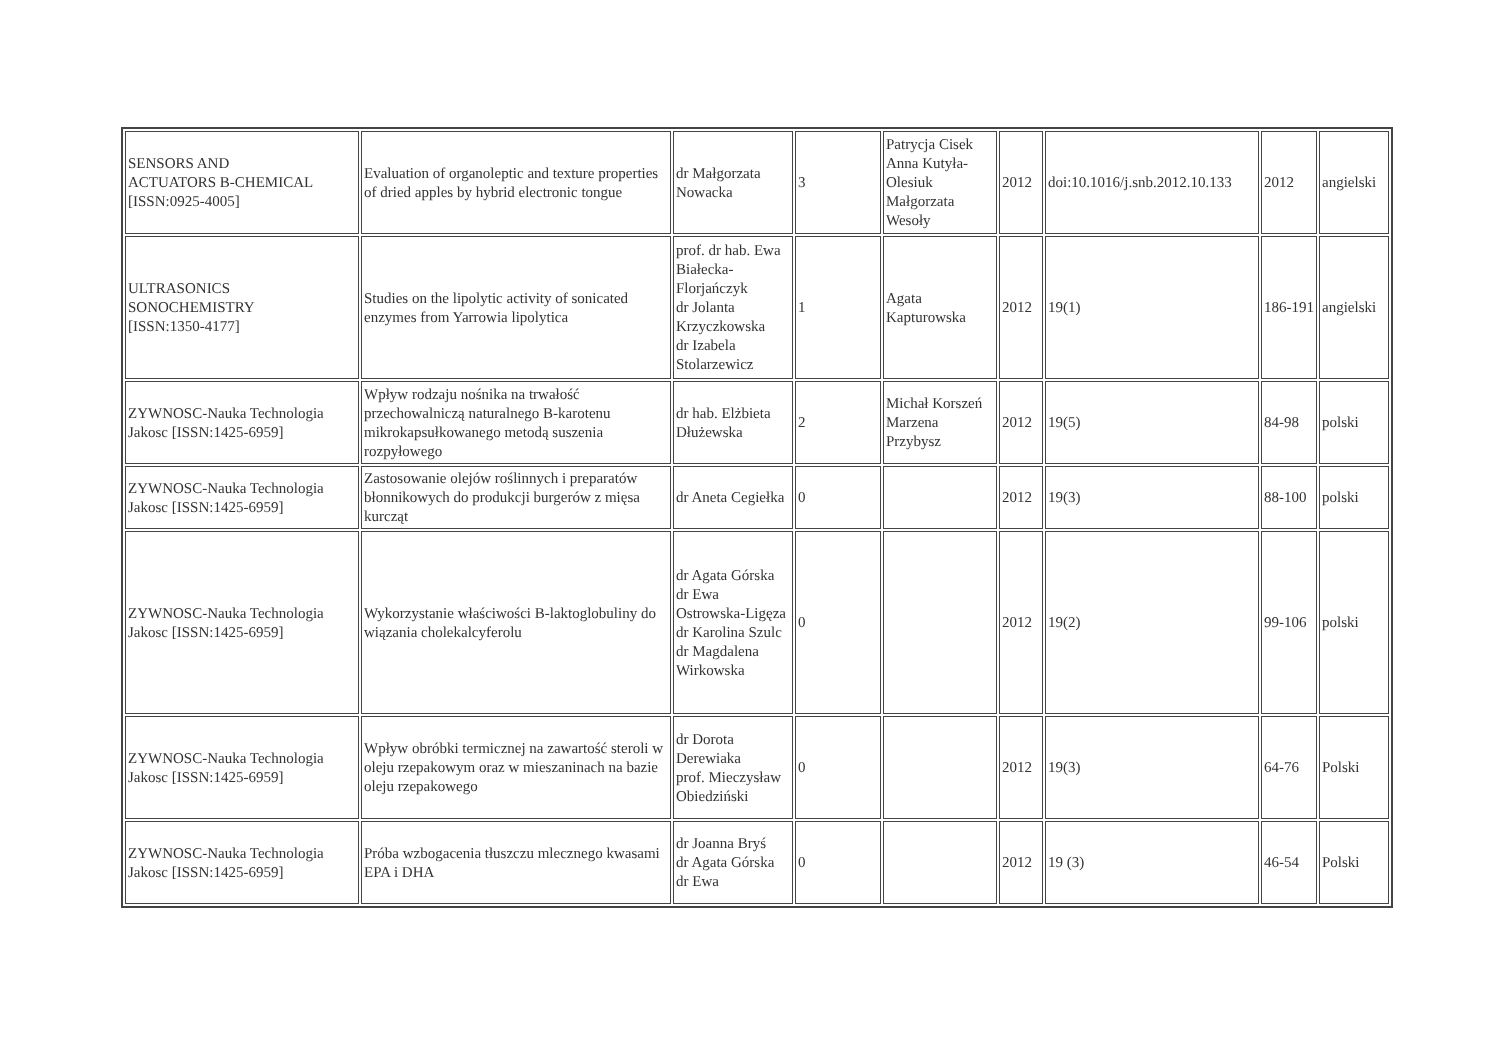| SENSORS AND ACTUATORS B-CHEMICAL [ISSN:0925-4005] | Evaluation of organoleptic and texture properties of dried apples by hybrid electronic tongue | dr Małgorzata Nowacka | 3 | Patrycja Cisek Anna Kutyła-Olesiuk Małgorzata Wesoły | 2012 | doi:10.1016/j.snb.2012.10.133 | 2012 | angielski |
| ULTRASONICS SONOCHEMISTRY [ISSN:1350-4177] | Studies on the lipolytic activity of sonicated enzymes from Yarrowia lipolytica | prof. dr hab. Ewa Białecka-Florjańczyk dr Jolanta Krzyczkowska dr Izabela Stolarzewicz | 1 | Agata Kapturowska | 2012 | 19(1) | 186-191 | angielski |
| ZYWNOSC-Nauka Technologia Jakosc [ISSN:1425-6959] | Wpływ rodzaju nośnika na trwałość przechowalniczą naturalnego B-karotenu mikrokapsułkowanego metodą suszenia rozpyłowego | dr hab. Elżbieta Dłużewska | 2 | Michał Korszeń Marzena Przybysz | 2012 | 19(5) | 84-98 | polski |
| ZYWNOSC-Nauka Technologia Jakosc [ISSN:1425-6959] | Zastosowanie olejów roślinnych i preparatów błonnikowych do produkcji burgerów z mięsa kurcząt | dr Aneta Cegiełka | 0 | | 2012 | 19(3) | 88-100 | polski |
| ZYWNOSC-Nauka Technologia Jakosc [ISSN:1425-6959] | Wykorzystanie właściwości B-laktoglobuliny do wiązania cholekalcyferolu | dr Agata Górska dr Ewa Ostrowska-Ligęza dr Karolina Szulc dr Magdalena Wirkowska | 0 | | 2012 | 19(2) | 99-106 | polski |
| ZYWNOSC-Nauka Technologia Jakosc [ISSN:1425-6959] | Wpływ obróbki termicznej na zawartość steroli w oleju rzepakowym oraz w mieszaninach na bazie oleju rzepakowego | dr Dorota Derewiaka prof. Mieczysław Obiedziński | 0 | | 2012 | 19(3) | 64-76 | Polski |
| ZYWNOSC-Nauka Technologia Jakosc [ISSN:1425-6959] | Próba wzbogacenia tłuszczu mlecznego kwasami EPA i DHA | dr Joanna Bryś dr Agata Górska dr Ewa | 0 | | 2012 | 19 (3) | 46-54 | Polski |